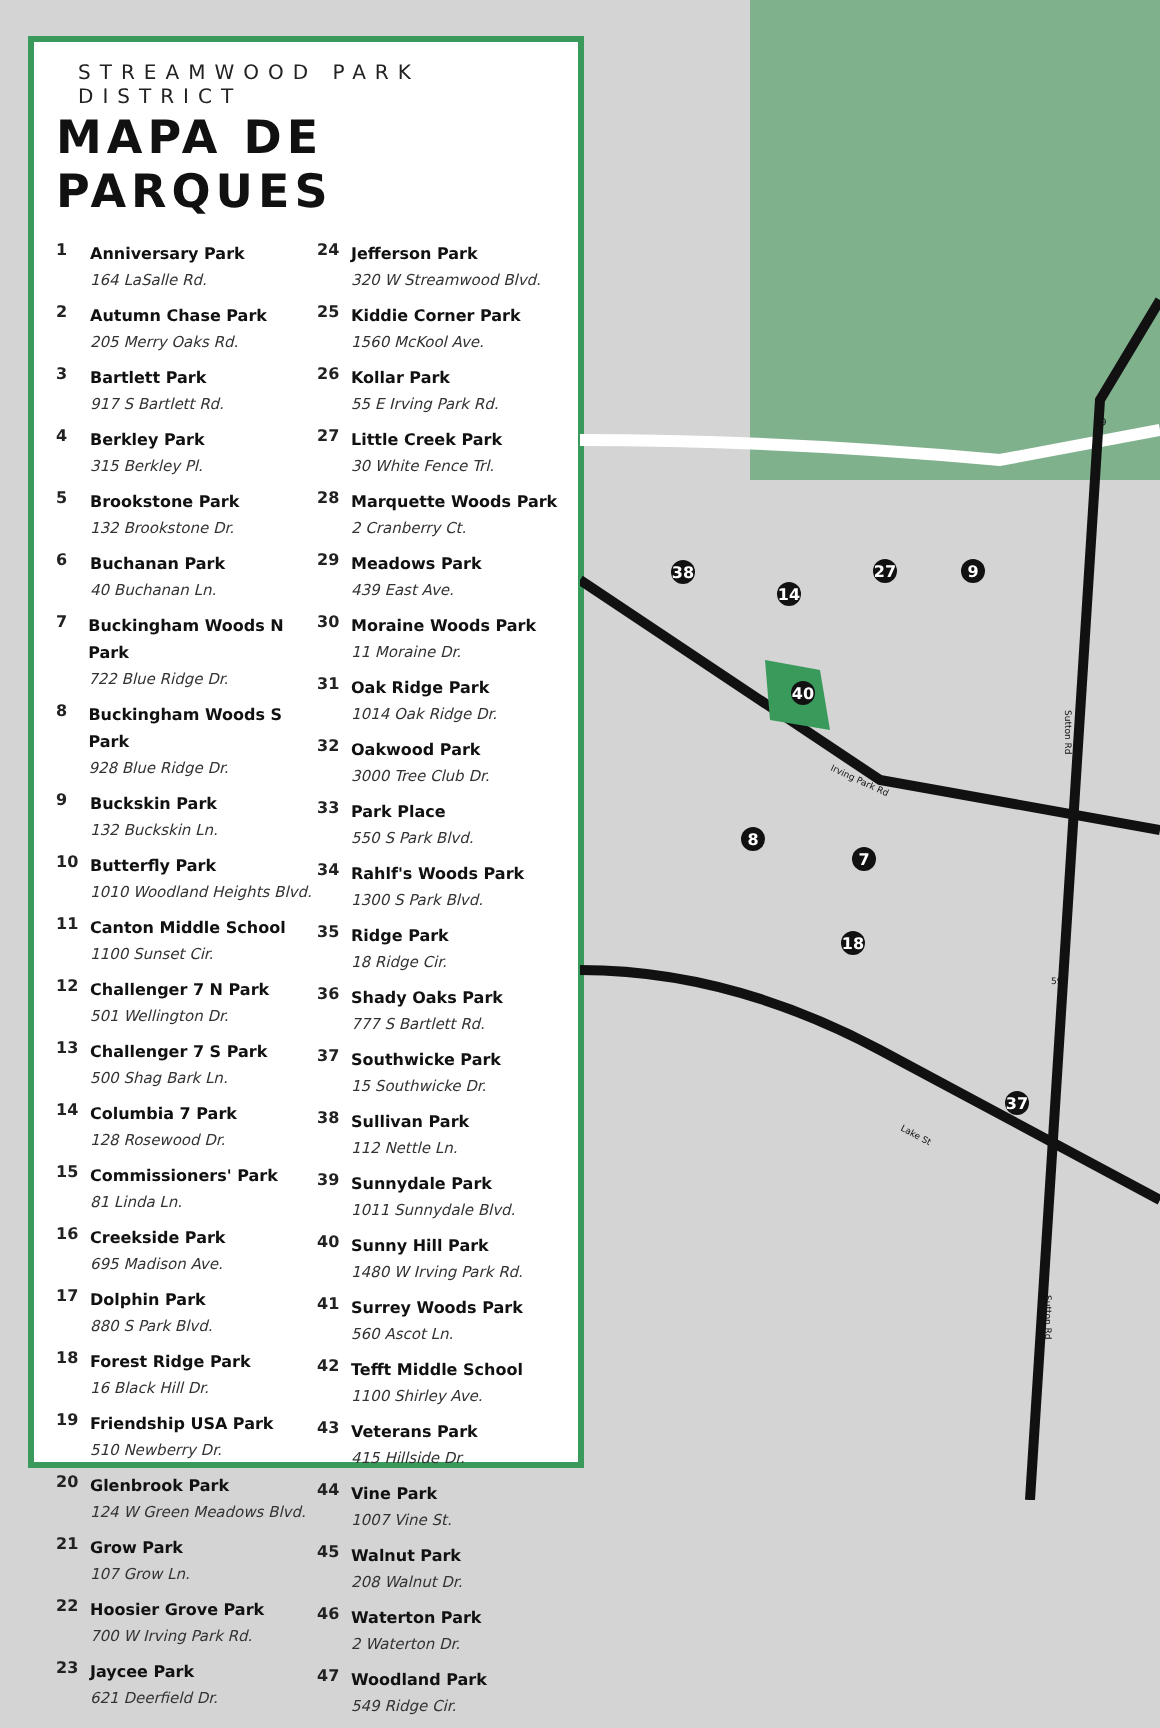STREAMWOOD PARK DISTRICT
MAPA DE PARQUES
1
Anniversary Park
164 LaSalle Rd.
2
Autumn Chase Park
205 Merry Oaks Rd.
3
Bartlett Park
917 S Bartlett Rd.
4
Berkley Park
315 Berkley Pl.
5
Brookstone Park
132 Brookstone Dr.
6
Buchanan Park
40 Buchanan Ln.
7
Buckingham Woods N Park
722 Blue Ridge Dr.
8
Buckingham Woods S Park
928 Blue Ridge Dr.
9
Buckskin Park
132 Buckskin Ln.
10
Butterfly Park
1010 Woodland Heights Blvd.
11
Canton Middle School
1100 Sunset Cir.
12
Challenger 7 N Park
501 Wellington Dr.
13
Challenger 7 S Park
500 Shag Bark Ln.
14
Columbia 7 Park
128 Rosewood Dr.
15
Commissioners' Park
81 Linda Ln.
16
Creekside Park
695 Madison Ave.
17
Dolphin Park
880 S Park Blvd.
18
Forest Ridge Park
16 Black Hill Dr.
19
Friendship USA Park
510 Newberry Dr.
20
Glenbrook Park
124 W Green Meadows Blvd.
21
Grow Park
107 Grow Ln.
22
Hoosier Grove Park
700 W Irving Park Rd.
23
Jaycee Park
621 Deerfield Dr.
24
Jefferson Park
320 W Streamwood Blvd.
25
Kiddie Corner Park
1560 McKool Ave.
26
Kollar Park
55 E Irving Park Rd.
27
Little Creek Park
30 White Fence Trl.
28
Marquette Woods Park
2 Cranberry Ct.
29
Meadows Park
439 East Ave.
30
Moraine Woods Park
11 Moraine Dr.
31
Oak Ridge Park
1014 Oak Ridge Dr.
32
Oakwood Park
3000 Tree Club Dr.
33
Park Place
550 S Park Blvd.
34
Rahlf's Woods Park
1300 S Park Blvd.
35
Ridge Park
18 Ridge Cir.
36
Shady Oaks Park
777 S Bartlett Rd.
37
Southwicke Park
15 Southwicke Dr.
38
Sullivan Park
112 Nettle Ln.
39
Sunnydale Park
1011 Sunnydale Blvd.
40
Sunny Hill Park
1480 W Irving Park Rd.
41
Surrey Woods Park
560 Ascot Ln.
42
Tefft Middle School
1100 Shirley Ave.
43
Veterans Park
415 Hillside Dr.
44
Vine Park
1007 Vine St.
45
Walnut Park
208 Walnut Dr.
46
Waterton Park
2 Waterton Dr.
47
Woodland Park
549 Ridge Cir.
38
14
27
9
40
8
7
18
37
Irving Park Rd
Lake St
Sutton Rd
Sutton Rd
59
59